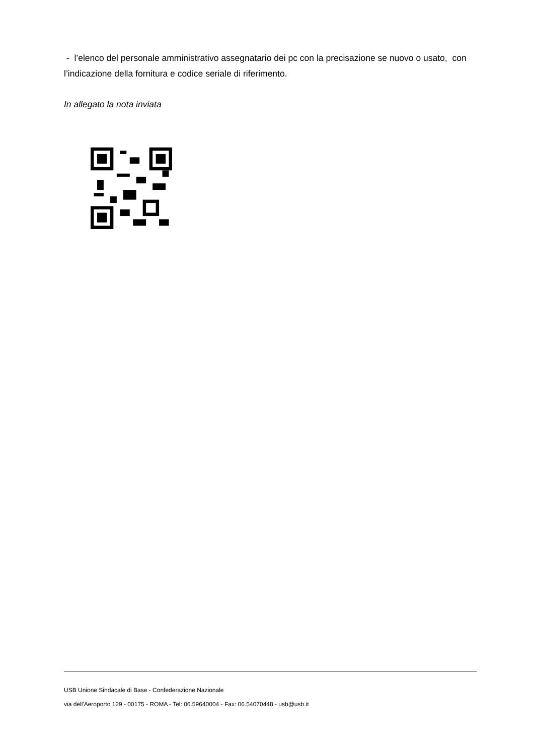- l’elenco del personale amministrativo assegnatario dei pc con la precisazione se nuovo o usato, con l’indicazione della fornitura e codice seriale di riferimento.
In allegato la nota inviata
USB Unione Sindacale di Base - Confederazione Nazionale
via dell'Aeroporto 129 - 00175 - ROMA - Tel: 06.59640004 - Fax: 06.54070448 - usb@usb.it